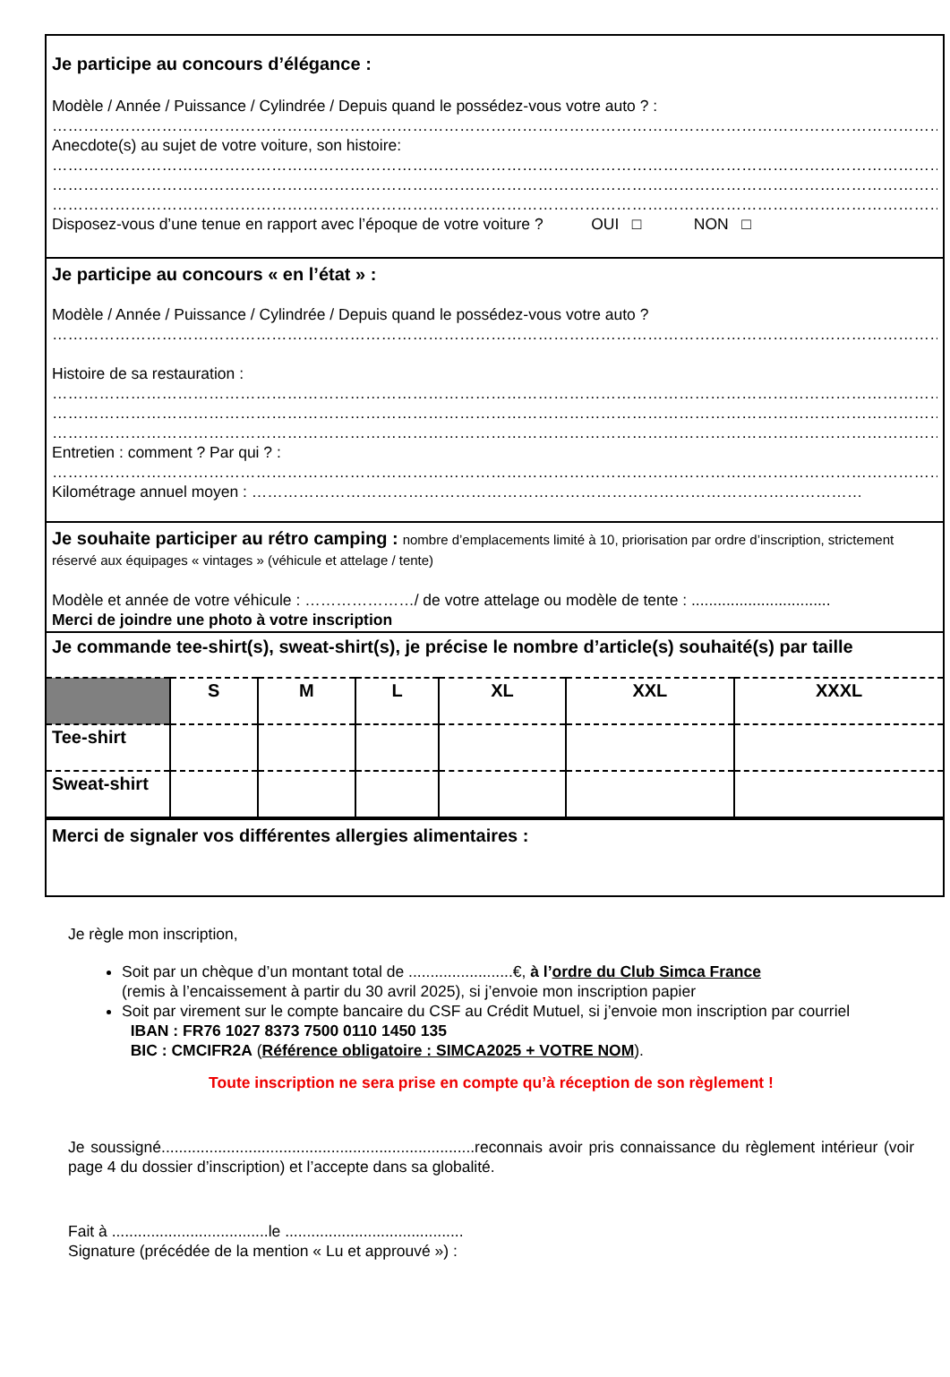Je participe au concours d’élégance :
Modèle / Année / Puissance / Cylindrée / Depuis quand le possédez-vous votre auto ? :
……………………………………………………………………………………………………………………………………………………………
Anecdote(s) au sujet de votre voiture, son histoire:
……………………………………………………………………………………………………………………………………………………………
……………………………………………………………………………………………………………………………………………………………
……………………………………………………………………………………………………………………………………………………………
Disposez-vous d’une tenue en rapport avec l’époque de votre voiture ? OUI □ NON □
Je participe au concours « en l’état » :
Modèle / Année / Puissance / Cylindrée / Depuis quand le possédez-vous votre auto ?
……………………………………………………………………………………………………………………………………………………………
Histoire de sa restauration :
……………………………………………………………………………………………………………………………………………………………
……………………………………………………………………………………………………………………………………………………………
……………………………………………………………………………………………………………………………………………………………
Entretien : comment ? Par qui ? :
……………………………………………………………………………………………………………………………………………………………
Kilométrage annuel moyen : ………………………………………………………………………………………………………
Je souhaite participer au rétro camping : nombre d’emplacements limité à 10, priorisation par ordre d’inscription, strictement réservé aux équipages « vintages » (véhicule et attelage / tente)
Modèle et année de votre véhicule : …………………/ de votre attelage ou modèle de tente : ................................
Merci de joindre une photo à votre inscription
Je commande tee-shirt(s), sweat-shirt(s), je précise le nombre d’article(s) souhaité(s) par taille
| | S | M | L | XL | XXL | XXXL |
| --- | --- | --- | --- | --- | --- | --- |
| Tee-shirt | | | | | | |
| Sweat-shirt | | | | | | |
Merci de signaler vos différentes allergies alimentaires :
Je règle mon inscription,
Soit par un chèque d’un montant total de ........................€, à l’ordre du Club Simca France
(remis à l’encaissement à partir du 30 avril 2025), si j’envoie mon inscription papier
Soit par virement sur le compte bancaire du CSF au Crédit Mutuel, si j’envoie mon inscription par courriel
IBAN : FR76 1027 8373 7500 0110 1450 135
BIC : CMCIFR2A (Référence obligatoire : SIMCA2025 + VOTRE NOM).
Toute inscription ne sera prise en compte qu’à réception de son règlement !
Je soussigné........................................................................reconnais avoir pris connaissance du règlement intérieur (voir page 4 du dossier d’inscription) et l’accepte dans sa globalité.
Fait à ....................................le .........................................
Signature (précédée de la mention « Lu et approuvé ») :